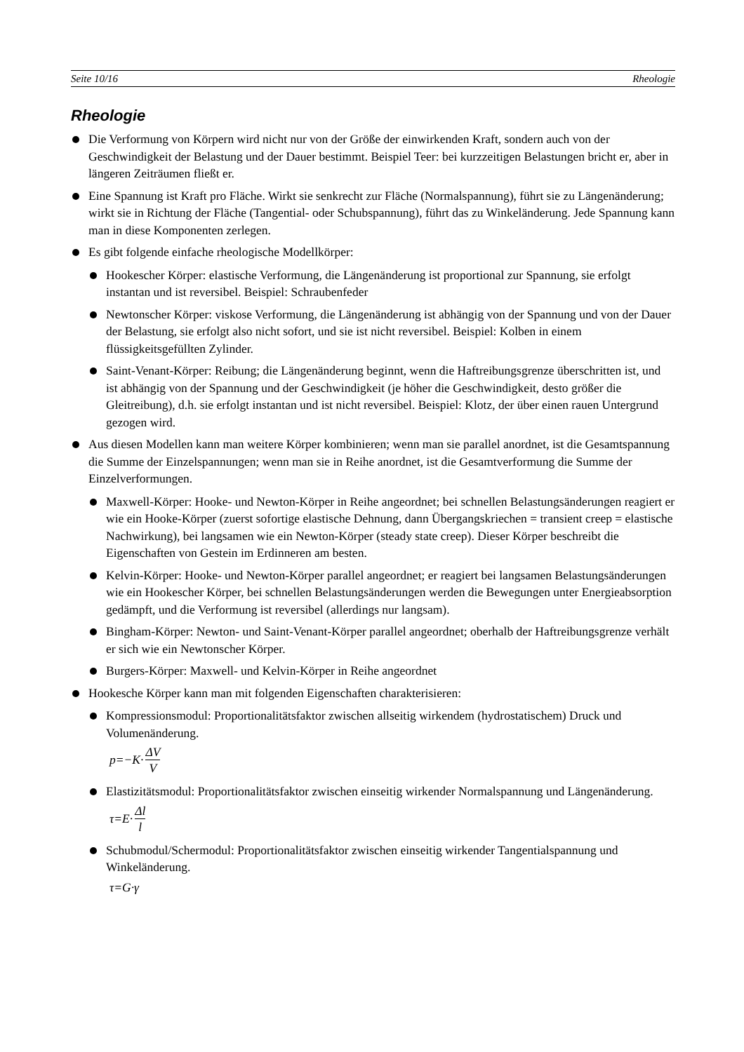Seite 10/16 Rheologie
Rheologie
Die Verformung von Körpern wird nicht nur von der Größe der einwirkenden Kraft, sondern auch von der Geschwindigkeit der Belastung und der Dauer bestimmt. Beispiel Teer: bei kurzzeitigen Belastungen bricht er, aber in längeren Zeiträumen fließt er.
Eine Spannung ist Kraft pro Fläche. Wirkt sie senkrecht zur Fläche (Normalspannung), führt sie zu Längenänderung; wirkt sie in Richtung der Fläche (Tangential- oder Schubspannung), führt das zu Winkeländerung. Jede Spannung kann man in diese Komponenten zerlegen.
Es gibt folgende einfache rheologische Modellkörper:
Hookescher Körper: elastische Verformung, die Längenänderung ist proportional zur Spannung, sie erfolgt instantan und ist reversibel. Beispiel: Schraubenfeder
Newtonscher Körper: viskose Verformung, die Längenänderung ist abhängig von der Spannung und von der Dauer der Belastung, sie erfolgt also nicht sofort, und sie ist nicht reversibel. Beispiel: Kolben in einem flüssigkeitsgefüllten Zylinder.
Saint-Venant-Körper: Reibung; die Längenänderung beginnt, wenn die Haftreibungsgrenze überschritten ist, und ist abhängig von der Spannung und der Geschwindigkeit (je höher die Geschwindigkeit, desto größer die Gleitreibung), d.h. sie erfolgt instantan und ist nicht reversibel. Beispiel: Klotz, der über einen rauen Untergrund gezogen wird.
Aus diesen Modellen kann man weitere Körper kombinieren; wenn man sie parallel anordnet, ist die Gesamtspannung die Summe der Einzelspannungen; wenn man sie in Reihe anordnet, ist die Gesamtverformung die Summe der Einzelverformungen.
Maxwell-Körper: Hooke- und Newton-Körper in Reihe angeordnet; bei schnellen Belastungsänderungen reagiert er wie ein Hooke-Körper (zuerst sofortige elastische Dehnung, dann Übergangskriechen = transient creep = elastische Nachwirkung), bei langsamen wie ein Newton-Körper (steady state creep). Dieser Körper beschreibt die Eigenschaften von Gestein im Erdinneren am besten.
Kelvin-Körper: Hooke- und Newton-Körper parallel angeordnet; er reagiert bei langsamen Belastungsänderungen wie ein Hookescher Körper, bei schnellen Belastungsänderungen werden die Bewegungen unter Energieabsorption gedämpft, und die Verformung ist reversibel (allerdings nur langsam).
Bingham-Körper: Newton- und Saint-Venant-Körper parallel angeordnet; oberhalb der Haftreibungsgrenze verhält er sich wie ein Newtonscher Körper.
Burgers-Körper: Maxwell- und Kelvin-Körper in Reihe angeordnet
Hookesche Körper kann man mit folgenden Eigenschaften charakterisieren:
Kompressionsmodul: Proportionalitätsfaktor zwischen allseitig wirkendem (hydrostatischem) Druck und Volumenänderung.
p=−K· ΔV V
Elastizitätsmodul: Proportionalitätsfaktor zwischen einseitig wirkender Normalspannung und Längenänderung.
τ=E· Δl l
Schubmodul/Schermodul: Proportionalitätsfaktor zwischen einseitig wirkender Tangentialspannung und Winkeländerung.
τ=G·γ